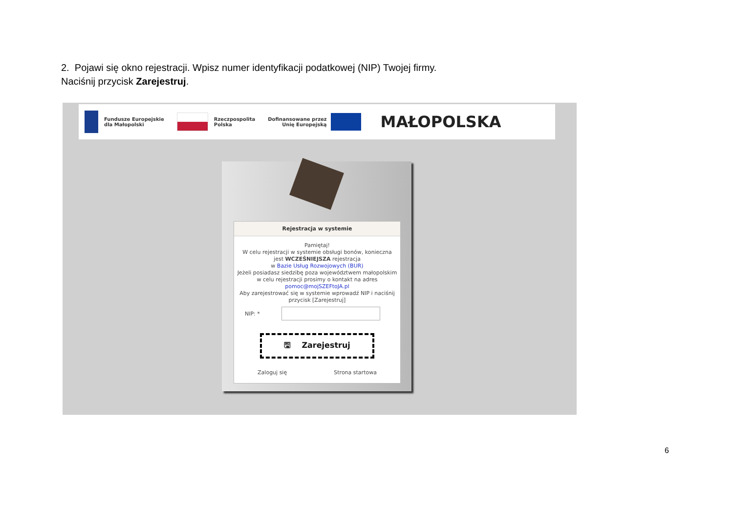2. Pojawi się okno rejestracji. Wpisz numer identyfikacji podatkowej (NIP) Twojej firmy.
Naciśnij przycisk Zarejestruj.
Fundusze Europejskie
dla Małopolski
Rzeczpospolita
Polska
Dofinansowane przez
Unię Europejską
MAŁOPOLSKA
Rejestracja w systemie
Pamiętaj!
W celu rejestracji w systemie obsługi bonów, konieczna jest WCZEŚNIEJSZA rejestracja
w Bazie Usług Rozwojowych (BUR)
Jeżeli posiadasz siedzibę poza województwem małopolskim w celu rejestracji prosimy o kontakt na adres pomoc@mojSZEFtoJA.pl
Aby zarejestrować się w systemie wprowadź NIP i naciśnij przycisk [Zarejestruj]
NIP: *
🖫 Zarejestruj
Zaloguj się Strona startowa
6